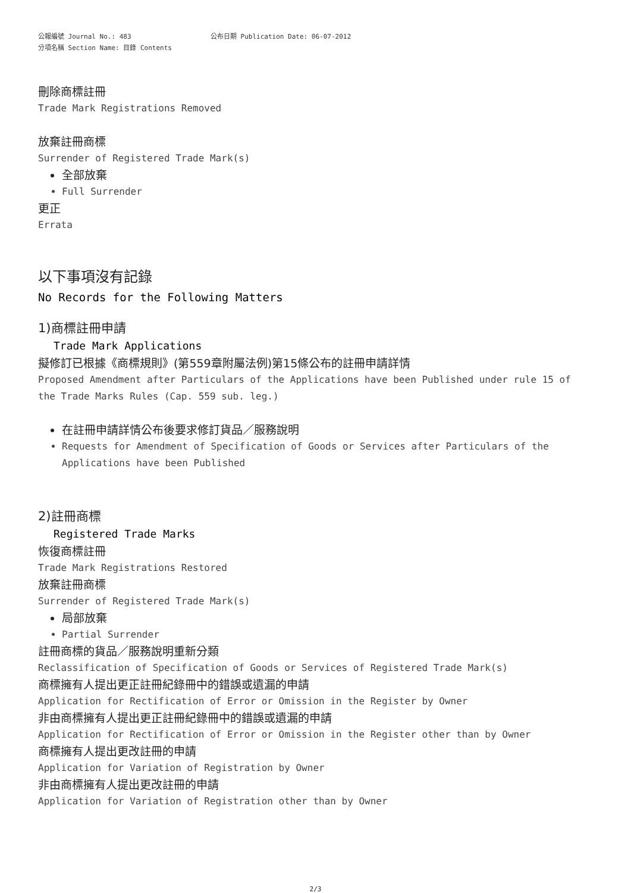公報編號 Journal No.: 483 公布日期 Publication Date: 06-07-2012
分項名稱 Section Name: 目錄 Contents
刪除商標註冊
Trade Mark Registrations Removed
放棄註冊商標
Surrender of Registered Trade Mark(s)
全部放棄
Full Surrender
更正
Errata
以下事項沒有記錄
No Records for the Following Matters
1)商標註冊申請
Trade Mark Applications
擬修訂已根據《商標規則》(第559章附屬法例)第15條公布的註冊申請詳情
Proposed Amendment after Particulars of the Applications have been Published under rule 15 of the Trade Marks Rules (Cap. 559 sub. leg.)
在註冊申請詳情公布後要求修訂貨品／服務說明
Requests for Amendment of Specification of Goods or Services after Particulars of the Applications have been Published
2)註冊商標
Registered Trade Marks
恢復商標註冊
Trade Mark Registrations Restored
放棄註冊商標
Surrender of Registered Trade Mark(s)
局部放棄
Partial Surrender
註冊商標的貨品／服務說明重新分類
Reclassification of Specification of Goods or Services of Registered Trade Mark(s)
商標擁有人提出更正註冊紀錄冊中的錯誤或遺漏的申請
Application for Rectification of Error or Omission in the Register by Owner
非由商標擁有人提出更正註冊紀錄冊中的錯誤或遺漏的申請
Application for Rectification of Error or Omission in the Register other than by Owner
商標擁有人提出更改註冊的申請
Application for Variation of Registration by Owner
非由商標擁有人提出更改註冊的申請
Application for Variation of Registration other than by Owner
2/3